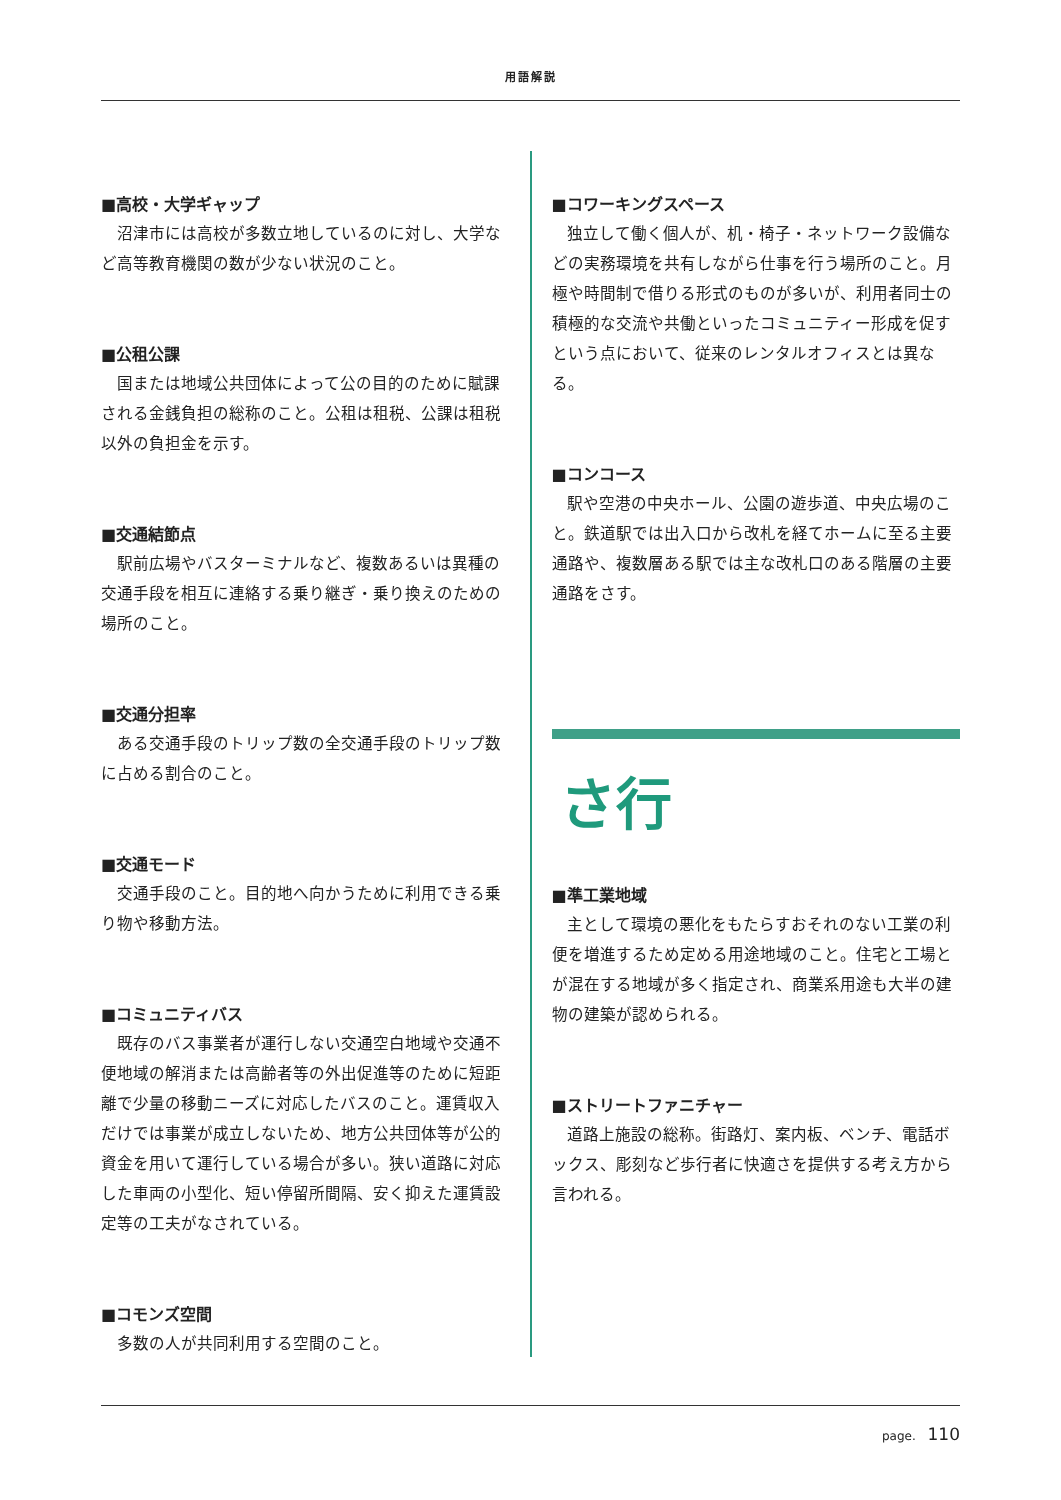用語解説
■高校・大学ギャップ
沼津市には高校が多数立地しているのに対し、大学など高等教育機関の数が少ない状況のこと。
■公租公課
国または地域公共団体によって公の目的のために賦課される金銭負担の総称のこと。公租は租税、公課は租税以外の負担金を示す。
■交通結節点
駅前広場やバスターミナルなど、複数あるいは異種の交通手段を相互に連絡する乗り継ぎ・乗り換えのための場所のこと。
■交通分担率
ある交通手段のトリップ数の全交通手段のトリップ数に占める割合のこと。
■交通モード
交通手段のこと。目的地へ向かうために利用できる乗り物や移動方法。
■コミュニティバス
既存のバス事業者が運行しない交通空白地域や交通不便地域の解消または高齢者等の外出促進等のために短距離で少量の移動ニーズに対応したバスのこと。運賃収入だけでは事業が成立しないため、地方公共団体等が公的資金を用いて運行している場合が多い。狭い道路に対応した車両の小型化、短い停留所間隔、安く抑えた運賃設定等の工夫がなされている。
■コモンズ空間
多数の人が共同利用する空間のこと。
■コワーキングスペース
独立して働く個人が、机・椅子・ネットワーク設備などの実務環境を共有しながら仕事を行う場所のこと。月極や時間制で借りる形式のものが多いが、利用者同士の積極的な交流や共働といったコミュニティー形成を促すという点において、従来のレンタルオフィスとは異なる。
■コンコース
駅や空港の中央ホール、公園の遊歩道、中央広場のこと。鉄道駅では出入口から改札を経てホームに至る主要通路や、複数層ある駅では主な改札口のある階層の主要通路をさす。
さ行
■準工業地域
主として環境の悪化をもたらすおそれのない工業の利便を増進するため定める用途地域のこと。住宅と工場とが混在する地域が多く指定され、商業系用途も大半の建物の建築が認められる。
■ストリートファニチャー
道路上施設の総称。街路灯、案内板、ベンチ、電話ボックス、彫刻など歩行者に快適さを提供する考え方から言われる。
page. 110